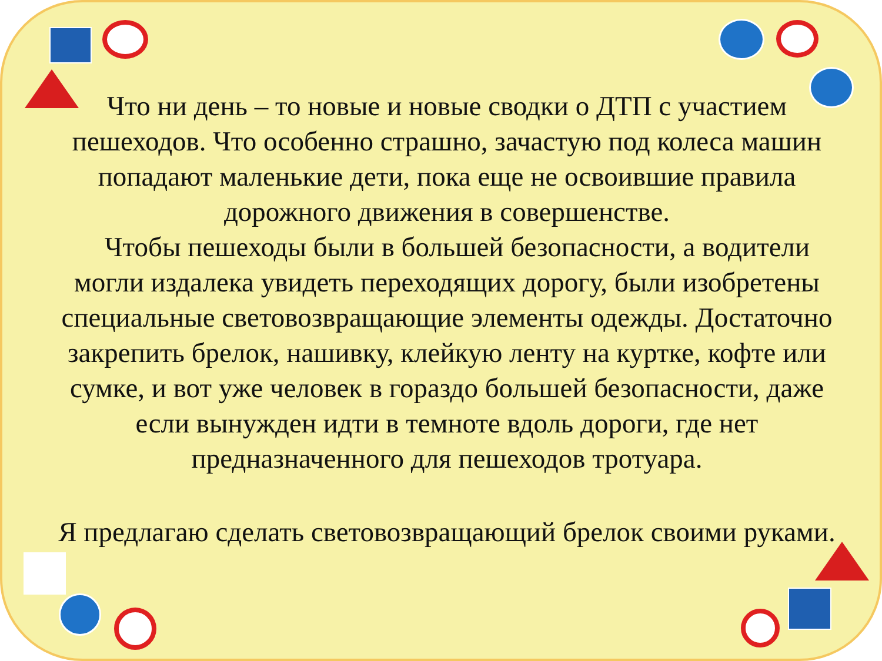Что ни день – то новые и новые сводки о ДТП с участием пешеходов. Что особенно страшно, зачастую под колеса машин попадают маленькие дети, пока еще не освоившие правила дорожного движения в совершенстве.
Чтобы пешеходы были в большей безопасности, а водители могли издалека увидеть переходящих дорогу, были изобретены специальные световозвращающие элементы одежды. Достаточно закрепить брелок, нашивку, клейкую ленту на куртке, кофте или сумке, и вот уже человек в гораздо большей безопасности, даже если вынужден идти в темноте вдоль дороги, где нет предназначенного для пешеходов тротуара.
Я предлагаю сделать световозвращающий брелок своими руками.